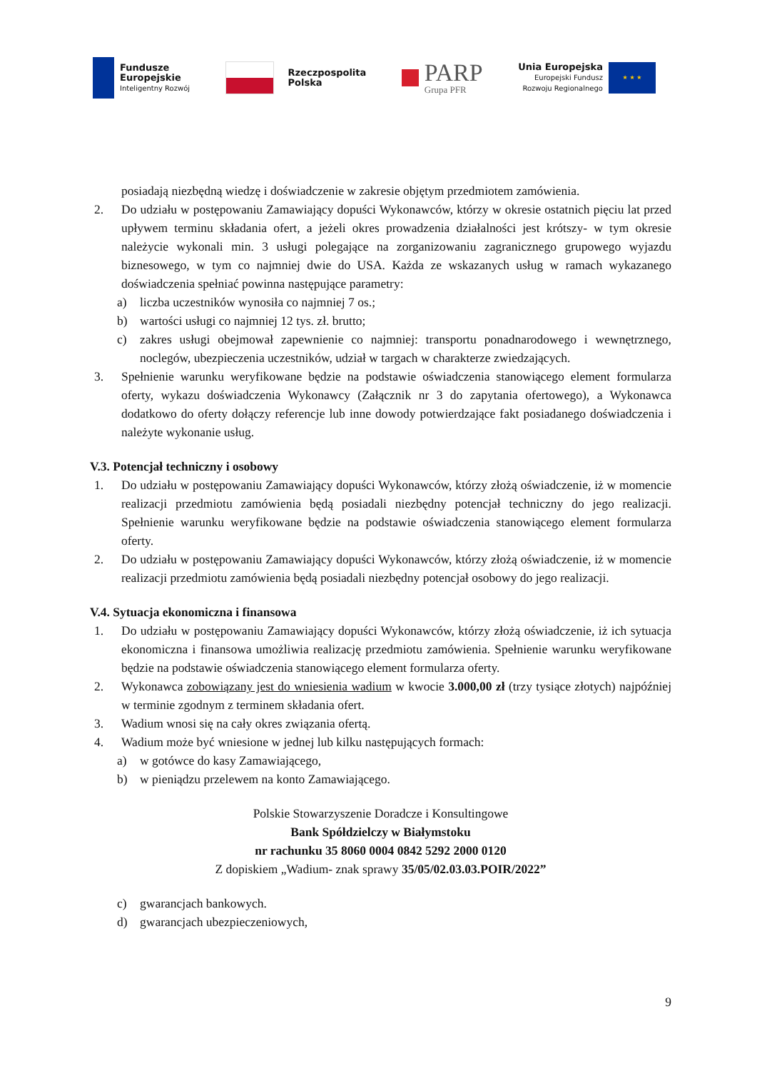Fundusze
Europejskie
Inteligentny Rozwój
Rzeczpospolita
Polska
PARP
Grupa PFR
Unia Europejska
Europejski Fundusz
Rozwoju Regionalnego
★ ★ ★
posiadają niezbędną wiedzę i doświadczenie w zakresie objętym przedmiotem zamówienia.
2. Do udziału w postępowaniu Zamawiający dopuści Wykonawców, którzy w okresie ostatnich pięciu lat przed upływem terminu składania ofert, a jeżeli okres prowadzenia działalności jest krótszy- w tym okresie należycie wykonali min. 3 usługi polegające na zorganizowaniu zagranicznego grupowego wyjazdu biznesowego, w tym co najmniej dwie do USA. Każda ze wskazanych usług w ramach wykazanego doświadczenia spełniać powinna następujące parametry:
a) liczba uczestników wynosiła co najmniej 7 os.;
b) wartości usługi co najmniej 12 tys. zł. brutto;
c) zakres usługi obejmował zapewnienie co najmniej: transportu ponadnarodowego i wewnętrznego, noclegów, ubezpieczenia uczestników, udział w targach w charakterze zwiedzających.
3. Spełnienie warunku weryfikowane będzie na podstawie oświadczenia stanowiącego element formularza oferty, wykazu doświadczenia Wykonawcy (Załącznik nr 3 do zapytania ofertowego), a Wykonawca dodatkowo do oferty dołączy referencje lub inne dowody potwierdzające fakt posiadanego doświadczenia i należyte wykonanie usług.
V.3. Potencjał techniczny i osobowy
1. Do udziału w postępowaniu Zamawiający dopuści Wykonawców, którzy złożą oświadczenie, iż w momencie realizacji przedmiotu zamówienia będą posiadali niezbędny potencjał techniczny do jego realizacji. Spełnienie warunku weryfikowane będzie na podstawie oświadczenia stanowiącego element formularza oferty.
2. Do udziału w postępowaniu Zamawiający dopuści Wykonawców, którzy złożą oświadczenie, iż w momencie realizacji przedmiotu zamówienia będą posiadali niezbędny potencjał osobowy do jego realizacji.
V.4. Sytuacja ekonomiczna i finansowa
1. Do udziału w postępowaniu Zamawiający dopuści Wykonawców, którzy złożą oświadczenie, iż ich sytuacja ekonomiczna i finansowa umożliwia realizację przedmiotu zamówienia. Spełnienie warunku weryfikowane będzie na podstawie oświadczenia stanowiącego element formularza oferty.
2. Wykonawca zobowiązany jest do wniesienia wadium w kwocie 3.000,00 zł (trzy tysiące złotych) najpóźniej w terminie zgodnym z terminem składania ofert.
3. Wadium wnosi się na cały okres związania ofertą.
4. Wadium może być wniesione w jednej lub kilku następujących formach:
a) w gotówce do kasy Zamawiającego,
b) w pieniądzu przelewem na konto Zamawiającego.
Polskie Stowarzyszenie Doradcze i Konsultingowe
Bank Spółdzielczy w Białymstoku
nr rachunku 35 8060 0004 0842 5292 2000 0120
Z dopiskiem „Wadium- znak sprawy 35/05/02.03.03.POIR/2022”
c) gwarancjach bankowych.
d) gwarancjach ubezpieczeniowych,
9